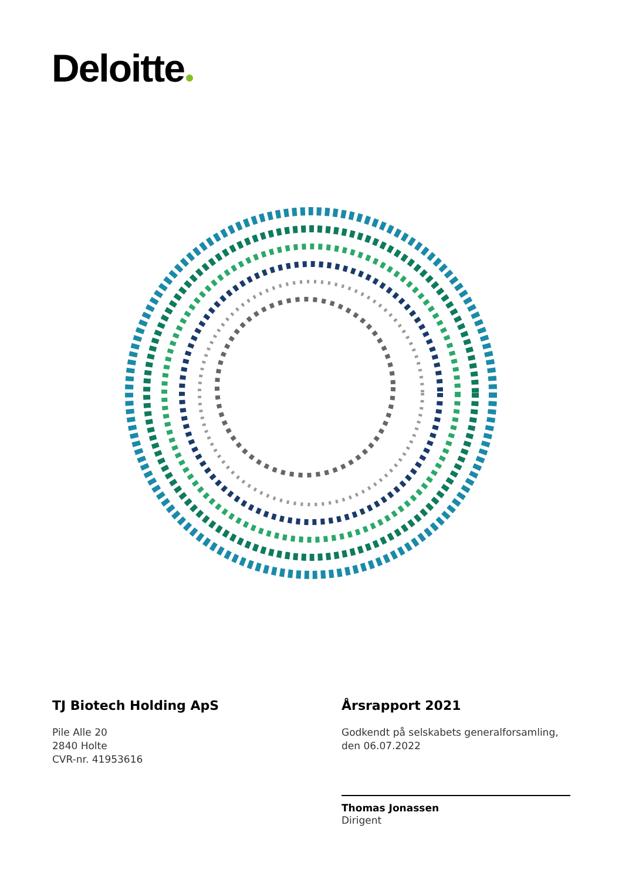Deloitte
TJ Biotech Holding ApS
Pile Alle 20
2840 Holte
CVR-nr. 41953616
Årsrapport 2021
Godkendt på selskabets generalforsamling, den 06.07.2022
Thomas Jonassen
Dirigent